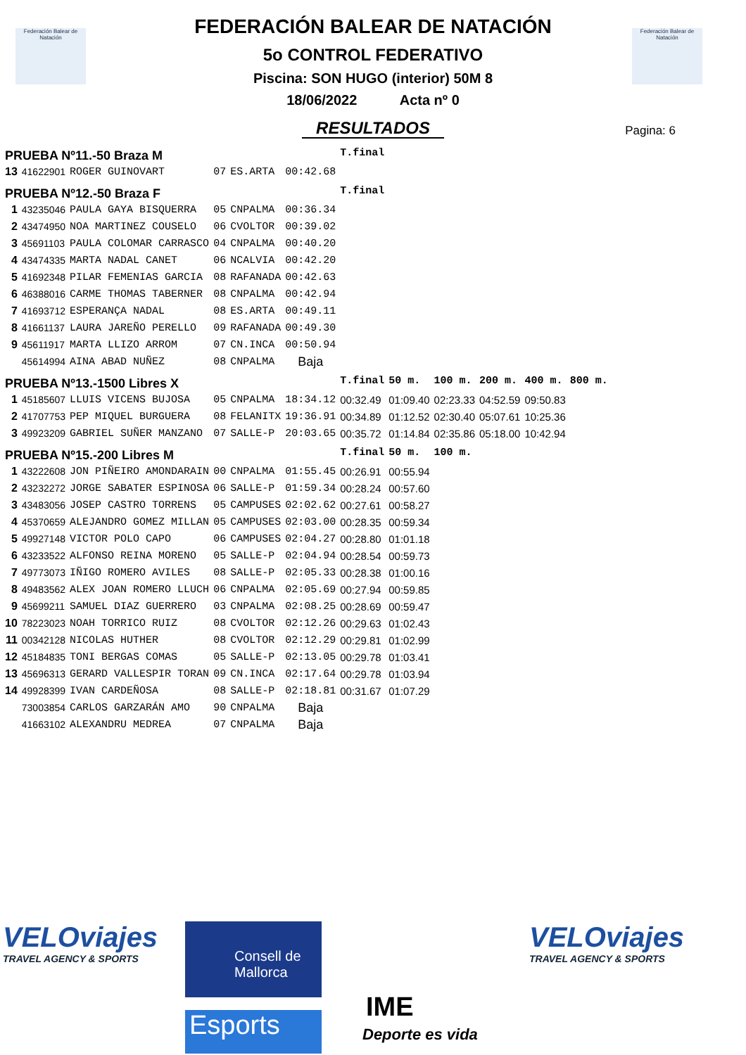Federación Balear de Natación
Federación Balear de Natación
Pagina: 6
FEDERACIÓN BALEAR DE NATACIÓN
5o CONTROL FEDERATIVO
Piscina: SON HUGO (interior) 50M 8
18/06/2022 Acta nº 0
RESULTADOS
| PRUEBA Nº11.-50 Braza M | | | | | | T.final | | | | | |
| 13 | 41622901 | ROGER GUINOVART | 07 | ES.ARTA | 00:42.68 | | | | | | |
| PRUEBA Nº12.-50 Braza F | | | | | | T.final | | | | | |
| 1 | 43235046 | PAULA GAYA BISQUERRA | 05 | CNPALMA | 00:36.34 | | | | | | |
| 2 | 43474950 | NOA MARTINEZ COUSELO | 06 | CVOLTOR | 00:39.02 | | | | | | |
| 3 | 45691103 | PAULA COLOMAR CARRASCO | 04 | CNPALMA | 00:40.20 | | | | | | |
| 4 | 43474335 | MARTA NADAL CANET | 06 | NCALVIA | 00:42.20 | | | | | | |
| 5 | 41692348 | PILAR FEMENIAS GARCIA | 08 | RAFANADA | 00:42.63 | | | | | | |
| 6 | 46388016 | CARME THOMAS TABERNER | 08 | CNPALMA | 00:42.94 | | | | | | |
| 7 | 41693712 | ESPERANÇA NADAL | 08 | ES.ARTA | 00:49.11 | | | | | | |
| 8 | 41661137 | LAURA JAREÑO PERELLO | 09 | RAFANADA | 00:49.30 | | | | | | |
| 9 | 45611917 | MARTA LLIZO ARROM | 07 | CN.INCA | 00:50.94 | | | | | | |
| | 45614994 | AINA ABAD NUÑEZ | 08 | CNPALMA | Baja | | | | | | |
| PRUEBA Nº13.-1500 Libres X | | | | | | T.final | 50 m. | 100 m. | 200 m. | 400 m. | 800 m. |
| 1 | 45185607 | LLUIS VICENS BUJOSA | 05 | CNPALMA | 18:34.12 | 00:32.49 | 01:09.40 | 02:23.33 | 04:52.59 | 09:50.83 | |
| 2 | 41707753 | PEP MIQUEL BURGUERA | 08 | FELANITX | 19:36.91 | 00:34.89 | 01:12.52 | 02:30.40 | 05:07.61 | 10:25.36 | |
| 3 | 49923209 | GABRIEL SUÑER MANZANO | 07 | SALLE-P | 20:03.65 | 00:35.72 | 01:14.84 | 02:35.86 | 05:18.00 | 10:42.94 | |
| PRUEBA Nº15.-200 Libres M | | | | | | T.final | 50 m. | 100 m. | | | |
| 1 | 43222608 | JON PIÑEIRO AMONDARAIN | 00 | CNPALMA | 01:55.45 | 00:26.91 | 00:55.94 | | | | |
| 2 | 43232272 | JORGE SABATER ESPINOSA | 06 | SALLE-P | 01:59.34 | 00:28.24 | 00:57.60 | | | | |
| 3 | 43483056 | JOSEP CASTRO TORRENS | 05 | CAMPUSES | 02:02.62 | 00:27.61 | 00:58.27 | | | | |
| 4 | 45370659 | ALEJANDRO GOMEZ MILLAN | 05 | CAMPUSES | 02:03.00 | 00:28.35 | 00:59.34 | | | | |
| 5 | 49927148 | VICTOR POLO CAPO | 06 | CAMPUSES | 02:04.27 | 00:28.80 | 01:01.18 | | | | |
| 6 | 43233522 | ALFONSO REINA MORENO | 05 | SALLE-P | 02:04.94 | 00:28.54 | 00:59.73 | | | | |
| 7 | 49773073 | IÑIGO ROMERO AVILES | 08 | SALLE-P | 02:05.33 | 00:28.38 | 01:00.16 | | | | |
| 8 | 49483562 | ALEX JOAN ROMERO LLUCH | 06 | CNPALMA | 02:05.69 | 00:27.94 | 00:59.85 | | | | |
| 9 | 45699211 | SAMUEL DIAZ GUERRERO | 03 | CNPALMA | 02:08.25 | 00:28.69 | 00:59.47 | | | | |
| 10 | 78223023 | NOAH TORRICO RUIZ | 08 | CVOLTOR | 02:12.26 | 00:29.63 | 01:02.43 | | | | |
| 11 | 00342128 | NICOLAS HUTHER | 08 | CVOLTOR | 02:12.29 | 00:29.81 | 01:02.99 | | | | |
| 12 | 45184835 | TONI BERGAS COMAS | 05 | SALLE-P | 02:13.05 | 00:29.78 | 01:03.41 | | | | |
| 13 | 45696313 | GERARD VALLESPIR TORAN | 09 | CN.INCA | 02:17.64 | 00:29.78 | 01:03.94 | | | | |
| 14 | 49928399 | IVAN CARDEÑOSA | 08 | SALLE-P | 02:18.81 | 00:31.67 | 01:07.29 | | | | |
| | 73003854 | CARLOS GARZARÁN AMO | 90 | CNPALMA | Baja | | | | | | |
| | 41663102 | ALEXANDRU MEDREA | 07 | CNPALMA | Baja | | | | | | |
VELOviajes
TRAVEL AGENCY & SPORTS
Consell de Mallorca
Esports
IME
Deporte es vida
VELOviajes
TRAVEL AGENCY & SPORTS